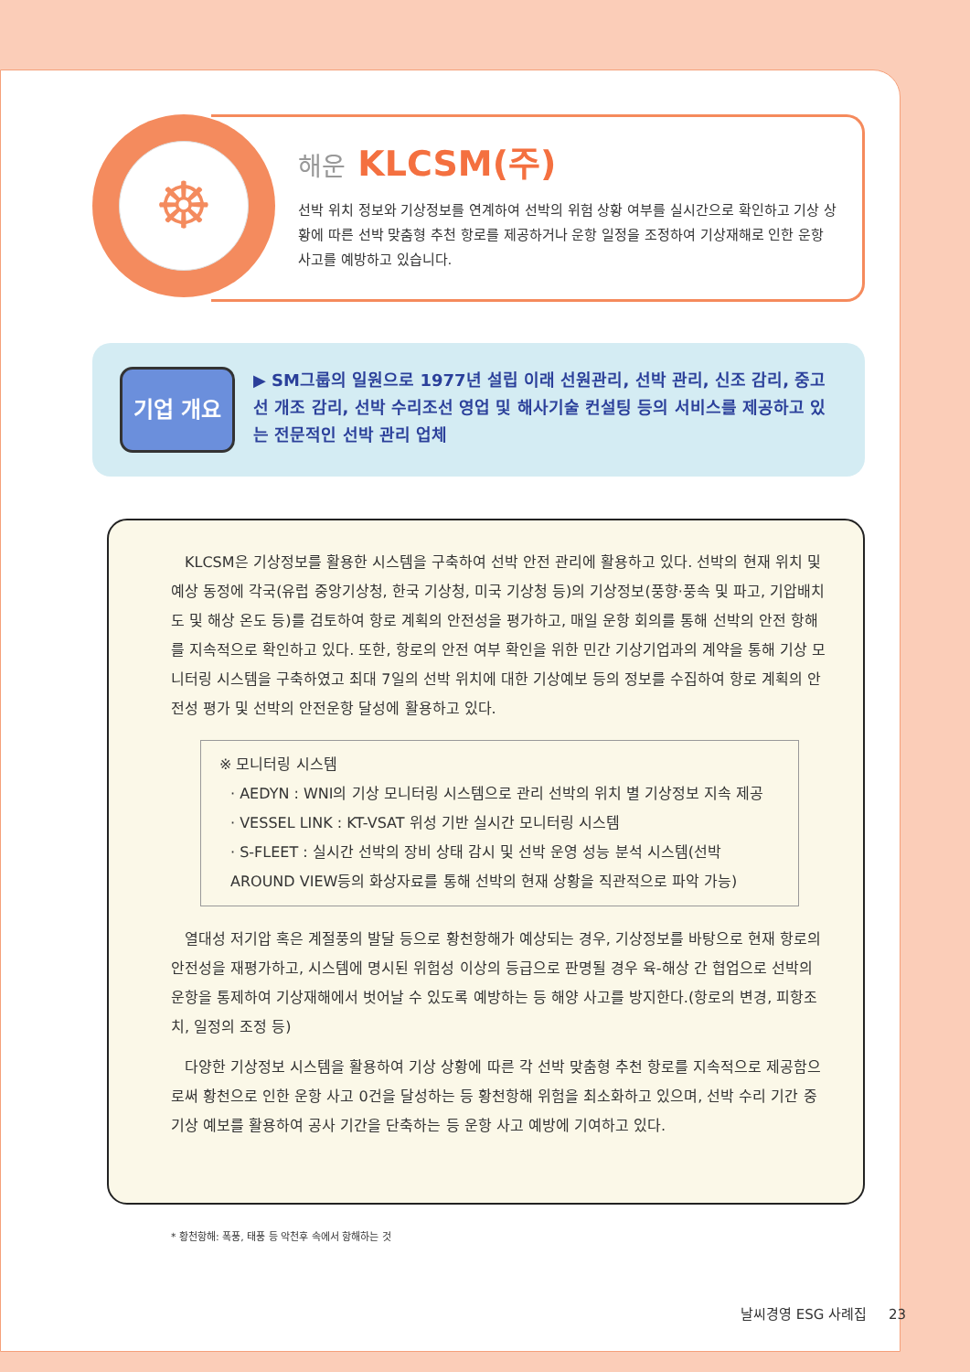☸
해운 KLCSM(주)
선박 위치 정보와 기상정보를 연계하여 선박의 위험 상황 여부를 실시간으로 확인하고 기상 상황에 따른 선박 맞춤형 추천 항로를 제공하거나 운항 일정을 조정하여 기상재해로 인한 운항 사고를 예방하고 있습니다.
기업 개요
▶ SM그룹의 일원으로 1977년 설립 이래 선원관리, 선박 관리, 신조 감리, 중고선 개조 감리, 선박 수리조선 영업 및 해사기술 컨설팅 등의 서비스를 제공하고 있는 전문적인 선박 관리 업체
KLCSM은 기상정보를 활용한 시스템을 구축하여 선박 안전 관리에 활용하고 있다. 선박의 현재 위치 및 예상 동정에 각국(유럽 중앙기상청, 한국 기상청, 미국 기상청 등)의 기상정보(풍향·풍속 및 파고, 기압배치도 및 해상 온도 등)를 검토하여 항로 계획의 안전성을 평가하고, 매일 운항 회의를 통해 선박의 안전 항해를 지속적으로 확인하고 있다. 또한, 항로의 안전 여부 확인을 위한 민간 기상기업과의 계약을 통해 기상 모니터링 시스템을 구축하였고 최대 7일의 선박 위치에 대한 기상예보 등의 정보를 수집하여 항로 계획의 안전성 평가 및 선박의 안전운항 달성에 활용하고 있다.
※ 모니터링 시스템
· AEDYN : WNI의 기상 모니터링 시스템으로 관리 선박의 위치 별 기상정보 지속 제공
· VESSEL LINK : KT-VSAT 위성 기반 실시간 모니터링 시스템
· S-FLEET : 실시간 선박의 장비 상태 감시 및 선박 운영 성능 분석 시스템(선박 AROUND VIEW등의 화상자료를 통해 선박의 현재 상황을 직관적으로 파악 가능)
열대성 저기압 혹은 계절풍의 발달 등으로 황천항해가 예상되는 경우, 기상정보를 바탕으로 현재 항로의 안전성을 재평가하고, 시스템에 명시된 위험성 이상의 등급으로 판명될 경우 육-해상 간 협업으로 선박의 운항을 통제하여 기상재해에서 벗어날 수 있도록 예방하는 등 해양 사고를 방지한다.(항로의 변경, 피항조치, 일정의 조정 등)
다양한 기상정보 시스템을 활용하여 기상 상황에 따른 각 선박 맞춤형 추천 항로를 지속적으로 제공함으로써 황천으로 인한 운항 사고 0건을 달성하는 등 황천항해 위험을 최소화하고 있으며, 선박 수리 기간 중 기상 예보를 활용하여 공사 기간을 단축하는 등 운항 사고 예방에 기여하고 있다.
* 황천항해: 폭풍, 태풍 등 악천후 속에서 항해하는 것
날씨경영 ESG 사례집 23